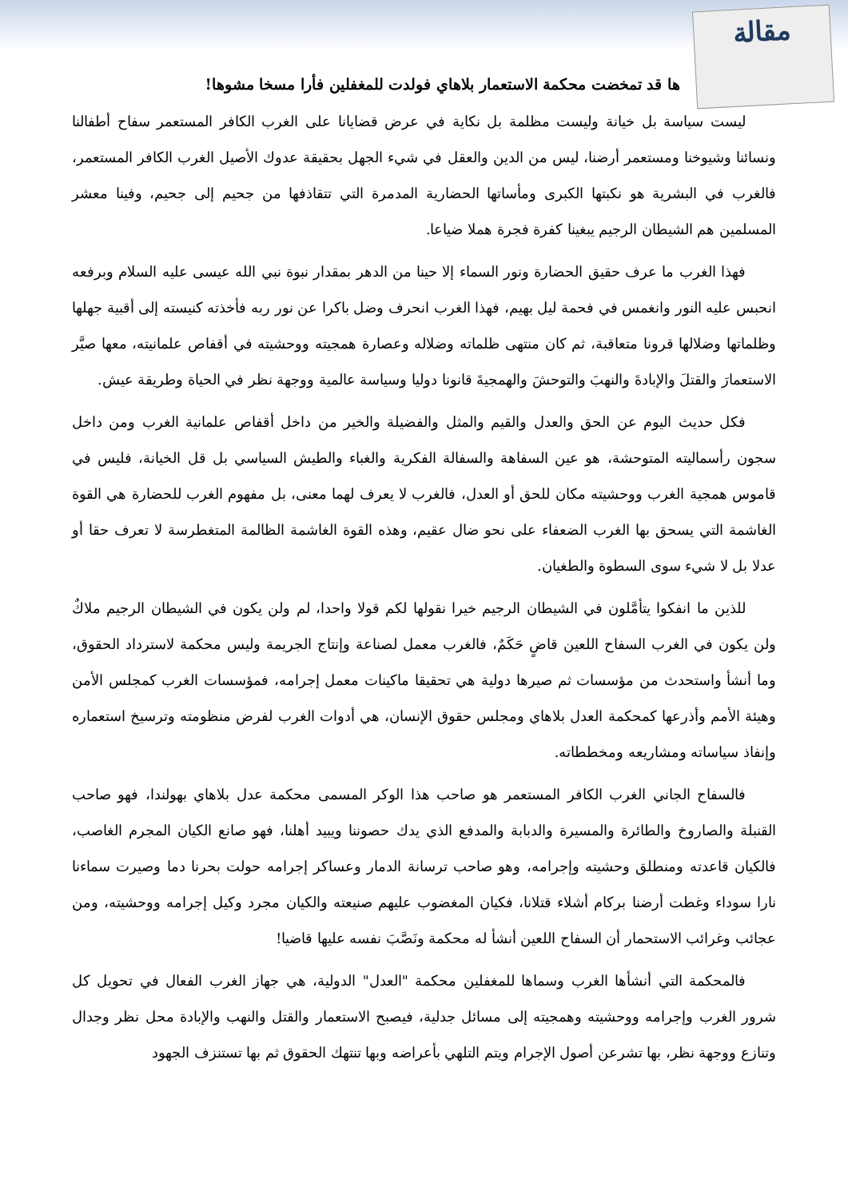مقالة
ها قد تمخضت محكمة الاستعمار بلاهاي فولدت للمغفلين فأرا مسخا مشوها!
ليست سياسة بل خيانة وليست مظلمة بل نكاية في عرض قضايانا على الغرب الكافر المستعمر سفاح أطفالنا ونسائنا وشيوخنا ومستعمر أرضنا، ليس من الدين والعقل في شيء الجهل بحقيقة عدوك الأصيل الغرب الكافر المستعمر، فالغرب في البشرية هو نكبتها الكبرى ومأساتها الحضارية المدمرة التي تتقاذفها من جحيم إلى جحيم، وفينا معشر المسلمين هم الشيطان الرجيم يبغينا كفرة فجرة هملا ضياعا.
فهذا الغرب ما عرف حقيق الحضارة ونور السماء إلا حينا من الدهر بمقدار نبوة نبي الله عيسى عليه السلام وبرفعه انحبس عليه النور وانغمس في فحمة ليل بهيم، فهذا الغرب انحرف وضل باكرا عن نور ربه فأخذته كنيسته إلى أقبية جهلها وظلماتها وضلالها قرونا متعاقبة، ثم كان منتهى ظلماته وضلاله وعصارة همجيته ووحشيته في أقفاص علمانيته، معها صيَّر الاستعمارَ والقتلَ والإبادةَ والنهبَ والتوحشَ والهمجيةَ قانونا دوليا وسياسة عالمية ووجهة نظر في الحياة وطريقة عيش.
فكل حديث اليوم عن الحق والعدل والقيم والمثل والفضيلة والخير من داخل أقفاص علمانية الغرب ومن داخل سجون رأسماليته المتوحشة، هو عين السفاهة والسفالة الفكرية والغباء والطيش السياسي بل قل الخيانة، فليس في قاموس همجية الغرب ووحشيته مكان للحق أو العدل، فالغرب لا يعرف لهما معنى، بل مفهوم الغرب للحضارة هي القوة الغاشمة التي يسحق بها الغرب الضعفاء على نحو ضال عقيم، وهذه القوة الغاشمة الظالمة المتغطرسة لا تعرف حقا أو عدلا بل لا شيء سوى السطوة والطغيان.
للذين ما انفكوا يتأمَّلون في الشيطان الرجيم خيرا نقولها لكم قولا واحدا، لم ولن يكون في الشيطان الرجيم ملاكٌ ولن يكون في الغرب السفاح اللعين قاضٍ حَكَمٌ، فالغرب معمل لصناعة وإنتاج الجريمة وليس محكمة لاسترداد الحقوق، وما أنشأ واستحدث من مؤسسات ثم صيرها دولية هي تحقيقا ماكينات معمل إجرامه، فمؤسسات الغرب كمجلس الأمن وهيئة الأمم وأذرعها كمحكمة العدل بلاهاي ومجلس حقوق الإنسان، هي أدوات الغرب لفرض منظومته وترسيخ استعماره وإنفاذ سياساته ومشاريعه ومخططاته.
فالسفاح الجاني الغرب الكافر المستعمر هو صاحب هذا الوكر المسمى محكمة عدل بلاهاي بهولندا، فهو صاحب القنبلة والصاروخ والطائرة والمسيرة والدبابة والمدفع الذي يدك حصوننا ويبيد أهلنا، فهو صانع الكيان المجرم الغاصب، فالكيان قاعدته ومنطلق وحشيته وإجرامه، وهو صاحب ترسانة الدمار وعساكر إجرامه حولت بحرنا دما وصيرت سماءنا نارا سوداء وغطت أرضنا بركام أشلاء قتلانا، فكيان المغضوب عليهم صنيعته والكيان مجرد وكيل إجرامه ووحشيته، ومن عجائب وغرائب الاستحمار أن السفاح اللعين أنشأ له محكمة ونَصَّبَ نفسه عليها قاضيا!
فالمحكمة التي أنشأها الغرب وسماها للمغفلين محكمة "العدل" الدولية، هي جهاز الغرب الفعال في تحويل كل شرور الغرب وإجرامه ووحشيته وهمجيته إلى مسائل جدلية، فيصبح الاستعمار والقتل والنهب والإبادة محل نظر وجدال وتنازع ووجهة نظر، بها تشرعن أصول الإجرام ويتم التلهي بأعراضه وبها تنتهك الحقوق ثم بها تستنزف الجهود